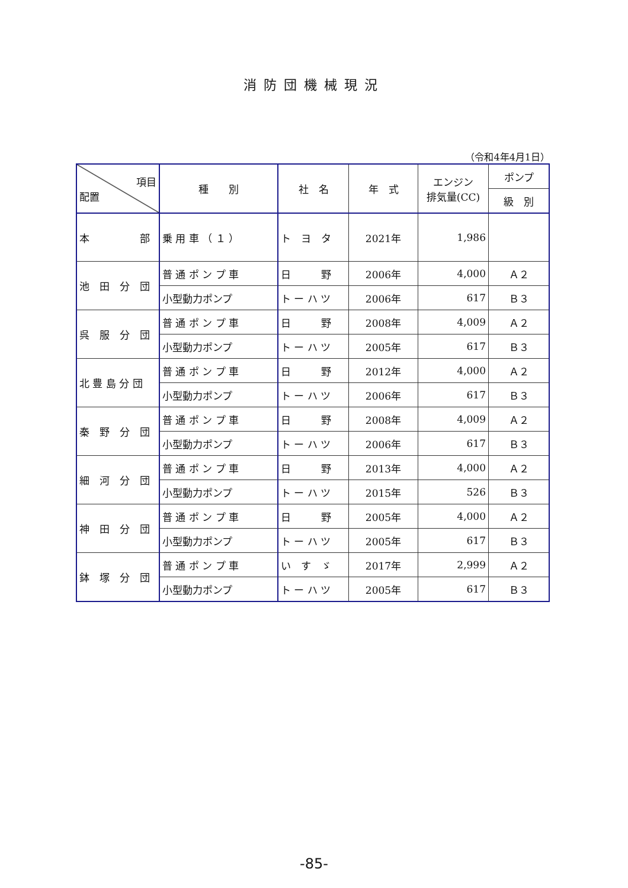消防団機械現況
（令和4年4月1日）
| 項目 配置 | 種 別 | 社 名 | 年 式 | エンジン 排気量(CC) | ポンプ |
| --- | --- | --- | --- | --- | --- |
| | | | | | 級 別 |
| 本 部 | 乗 用 車 （ １ ） | ト ヨ タ | 2021年 | 1,986 | |
| 池 田 分 団 | 普 通 ポ ン プ 車 | 日 野 | 2006年 | 4,000 | Ａ２ |
| | 小型動力ポンプ | ト ー ハ ツ | 2006年 | 617 | Ｂ３ |
| 呉 服 分 団 | 普 通 ポ ン プ 車 | 日 野 | 2008年 | 4,009 | Ａ２ |
| | 小型動力ポンプ | ト ー ハ ツ | 2005年 | 617 | Ｂ３ |
| 北 豊 島 分 団 | 普 通 ポ ン プ 車 | 日 野 | 2012年 | 4,000 | Ａ２ |
| | 小型動力ポンプ | ト ー ハ ツ | 2006年 | 617 | Ｂ３ |
| 秦 野 分 団 | 普 通 ポ ン プ 車 | 日 野 | 2008年 | 4,009 | Ａ２ |
| | 小型動力ポンプ | ト ー ハ ツ | 2006年 | 617 | Ｂ３ |
| 細 河 分 団 | 普 通 ポ ン プ 車 | 日 野 | 2013年 | 4,000 | Ａ２ |
| | 小型動力ポンプ | ト ー ハ ツ | 2015年 | 526 | Ｂ３ |
| 神 田 分 団 | 普 通 ポ ン プ 車 | 日 野 | 2005年 | 4,000 | Ａ２ |
| | 小型動力ポンプ | ト ー ハ ツ | 2005年 | 617 | Ｂ３ |
| 鉢 塚 分 団 | 普 通 ポ ン プ 車 | い す ゞ | 2017年 | 2,999 | Ａ２ |
| | 小型動力ポンプ | ト ー ハ ツ | 2005年 | 617 | Ｂ３ |
-85-